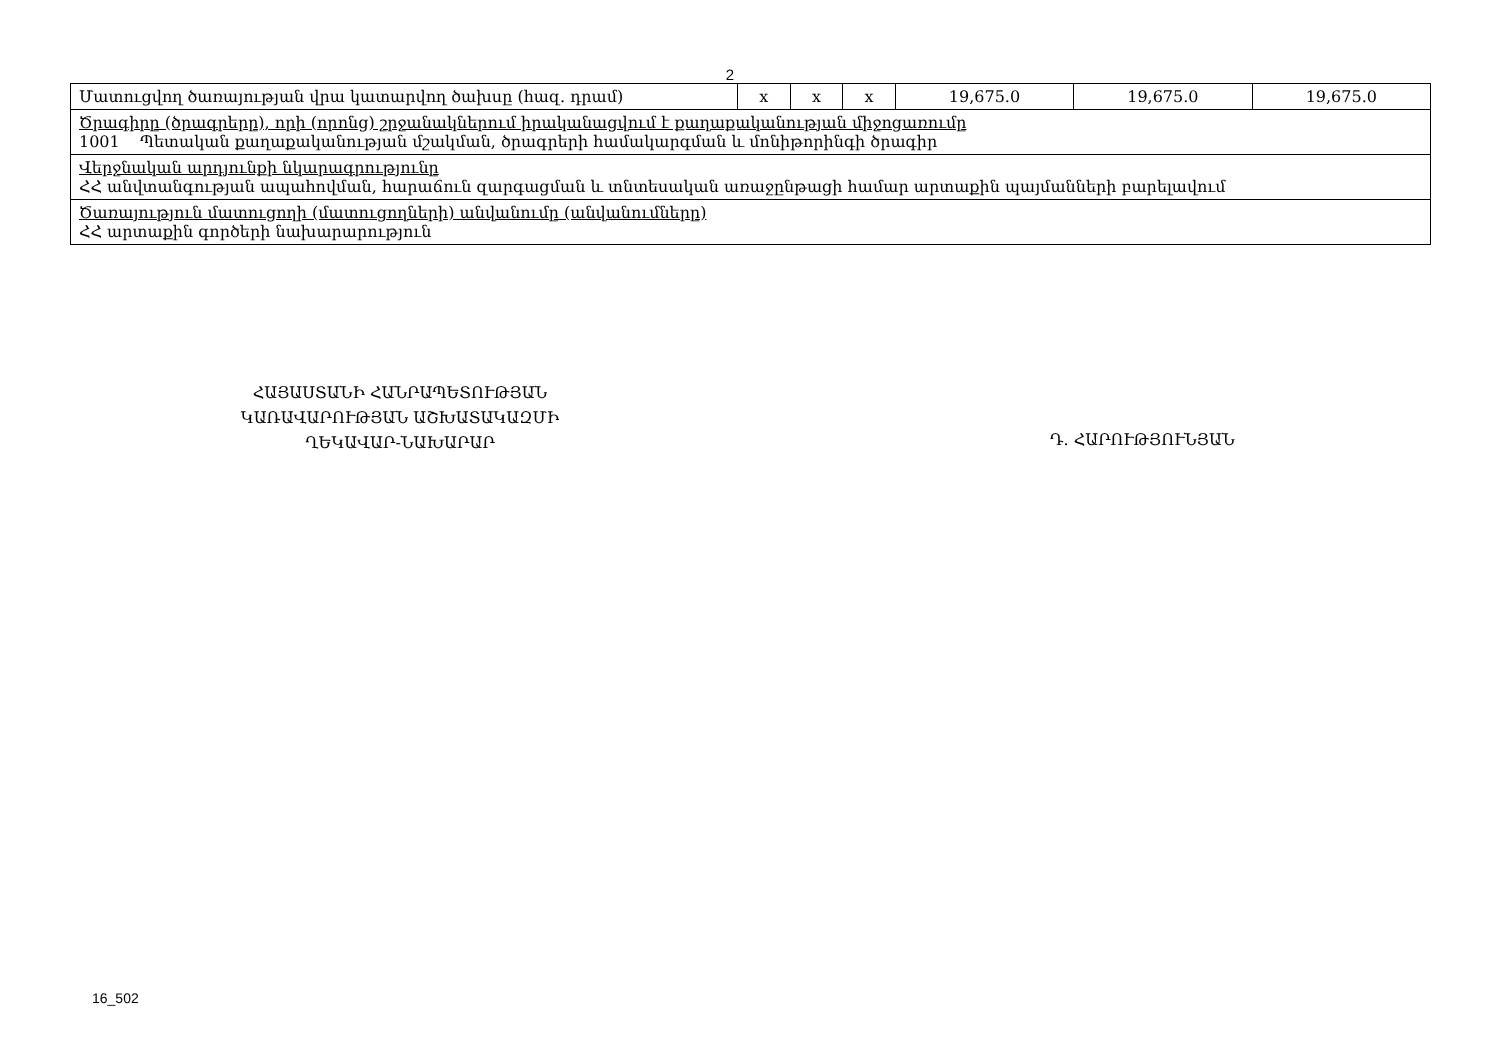2
| Մատուցվող ծառայության վրա կատարվող ծախսը (հազ. դրամ) | x | x | x | 19,675.0 | 19,675.0 | 19,675.0 |
| Ծրագիրը (ծրագրերը), որի (որոնց) շրջանակներում իրականացվում է քաղաքականության միջոցառումը 1001 Պետական քաղաքականության մշակման, ծրագրերի համակարգման և մոնիթորինգի ծրագիր | | | | | | |
| Վերջնական արդյունքի նկարագրությունը ՀՀ անվտանգության ապահովման, հարաճուն զարգացման և տնտեսական առաջընթացի համար արտաքին պայմանների բարելավում | | | | | | |
| Ծառայություն մատուցողի (մատուցողների) անվանումը (անվանումները) ՀՀ արտաքին գործերի նախարարություն | | | | | | |
ՀԱՅԱՍՏԱՆԻ ՀԱՆՐԱՊԵՏՈՒԹՅԱՆ
ԿԱՌԱՎԱՐՈՒԹՅԱՆ ԱՇԽԱՏԱԿԱԶՄԻ
ՂԵԿԱՎԱՐ-ՆԱԽԱՐԱՐ
Դ. ՀԱՐՈՒԹՅՈՒՆՅԱՆ
16_502